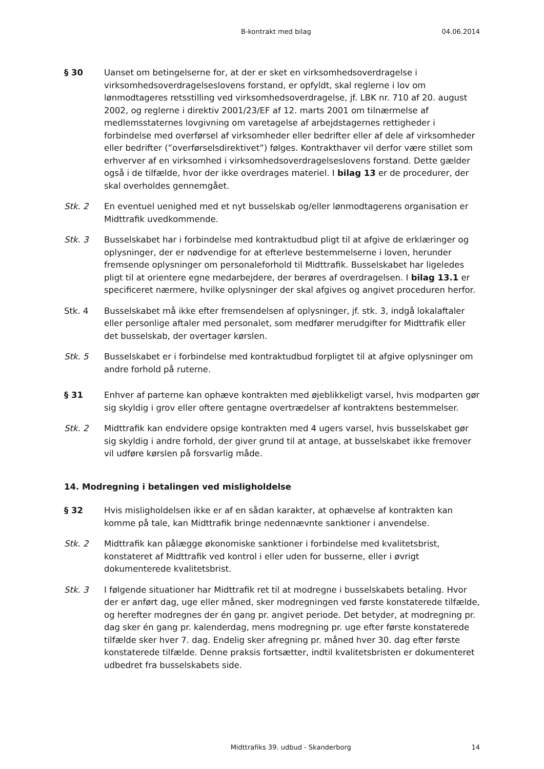B-kontrakt med bilag 04.06.2014
§ 30 Uanset om betingelserne for, at der er sket en virksomhedsoverdragelse i virksomhedsoverdragelseslovens forstand, er opfyldt, skal reglerne i lov om lønmodtageres retsstilling ved virksomhedsoverdragelse, jf. LBK nr. 710 af 20. august 2002, og reglerne i direktiv 2001/23/EF af 12. marts 2001 om tilnærmelse af medlemsstaternes lovgivning om varetagelse af arbejdstagernes rettigheder i forbindelse med overførsel af virksomheder eller bedrifter eller af dele af virksomheder eller bedrifter (”overførselsdirektivet”) følges. Kontrakthaver vil derfor være stillet som erhverver af en virksomhed i virksomhedsoverdragelseslovens forstand. Dette gælder også i de tilfælde, hvor der ikke overdrages materiel. I bilag 13 er de procedurer, der skal overholdes gennemgået.
Stk. 2 En eventuel uenighed med et nyt busselskab og/eller lønmodtagerens organisation er Midttrafik uvedkommende.
Stk. 3 Busselskabet har i forbindelse med kontraktudbud pligt til at afgive de erklæringer og oplysninger, der er nødvendige for at efterleve bestemmelserne i loven, herunder fremsende oplysninger om personaleforhold til Midttrafik. Busselskabet har ligeledes pligt til at orientere egne medarbejdere, der berøres af overdragelsen. I bilag 13.1 er specificeret nærmere, hvilke oplysninger der skal afgives og angivet proceduren herfor.
Stk. 4 Busselskabet må ikke efter fremsendelsen af oplysninger, jf. stk. 3, indgå lokalaftaler eller personlige aftaler med personalet, som medfører merudgifter for Midttrafik eller det busselskab, der overtager kørslen.
Stk. 5 Busselskabet er i forbindelse med kontraktudbud forpligtet til at afgive oplysninger om andre forhold på ruterne.
§ 31 Enhver af parterne kan ophæve kontrakten med øjeblikkeligt varsel, hvis modparten gør sig skyldig i grov eller oftere gentagne overtrædelser af kontraktens bestemmelser.
Stk. 2 Midttrafik kan endvidere opsige kontrakten med 4 ugers varsel, hvis busselskabet gør sig skyldig i andre forhold, der giver grund til at antage, at busselskabet ikke fremover vil udføre kørslen på forsvarlig måde.
14. Modregning i betalingen ved misligholdelse
§ 32 Hvis misligholdelsen ikke er af en sådan karakter, at ophævelse af kontrakten kan komme på tale, kan Midttrafik bringe nedennævnte sanktioner i anvendelse.
Stk. 2 Midttrafik kan pålægge økonomiske sanktioner i forbindelse med kvalitetsbrist, konstateret af Midttrafik ved kontrol i eller uden for busserne, eller i øvrigt dokumenterede kvalitetsbrist.
Stk. 3 I følgende situationer har Midttrafik ret til at modregne i busselskabets betaling. Hvor der er anført dag, uge eller måned, sker modregningen ved første konstaterede tilfælde, og herefter modregnes der én gang pr. angivet periode. Det betyder, at modregning pr. dag sker én gang pr. kalenderdag, mens modregning pr. uge efter første konstaterede tilfælde sker hver 7. dag. Endelig sker afregning pr. måned hver 30. dag efter første konstaterede tilfælde. Denne praksis fortsætter, indtil kvalitetsbristen er dokumenteret udbedret fra busselskabets side.
Midttrafiks 39. udbud - Skanderborg 14